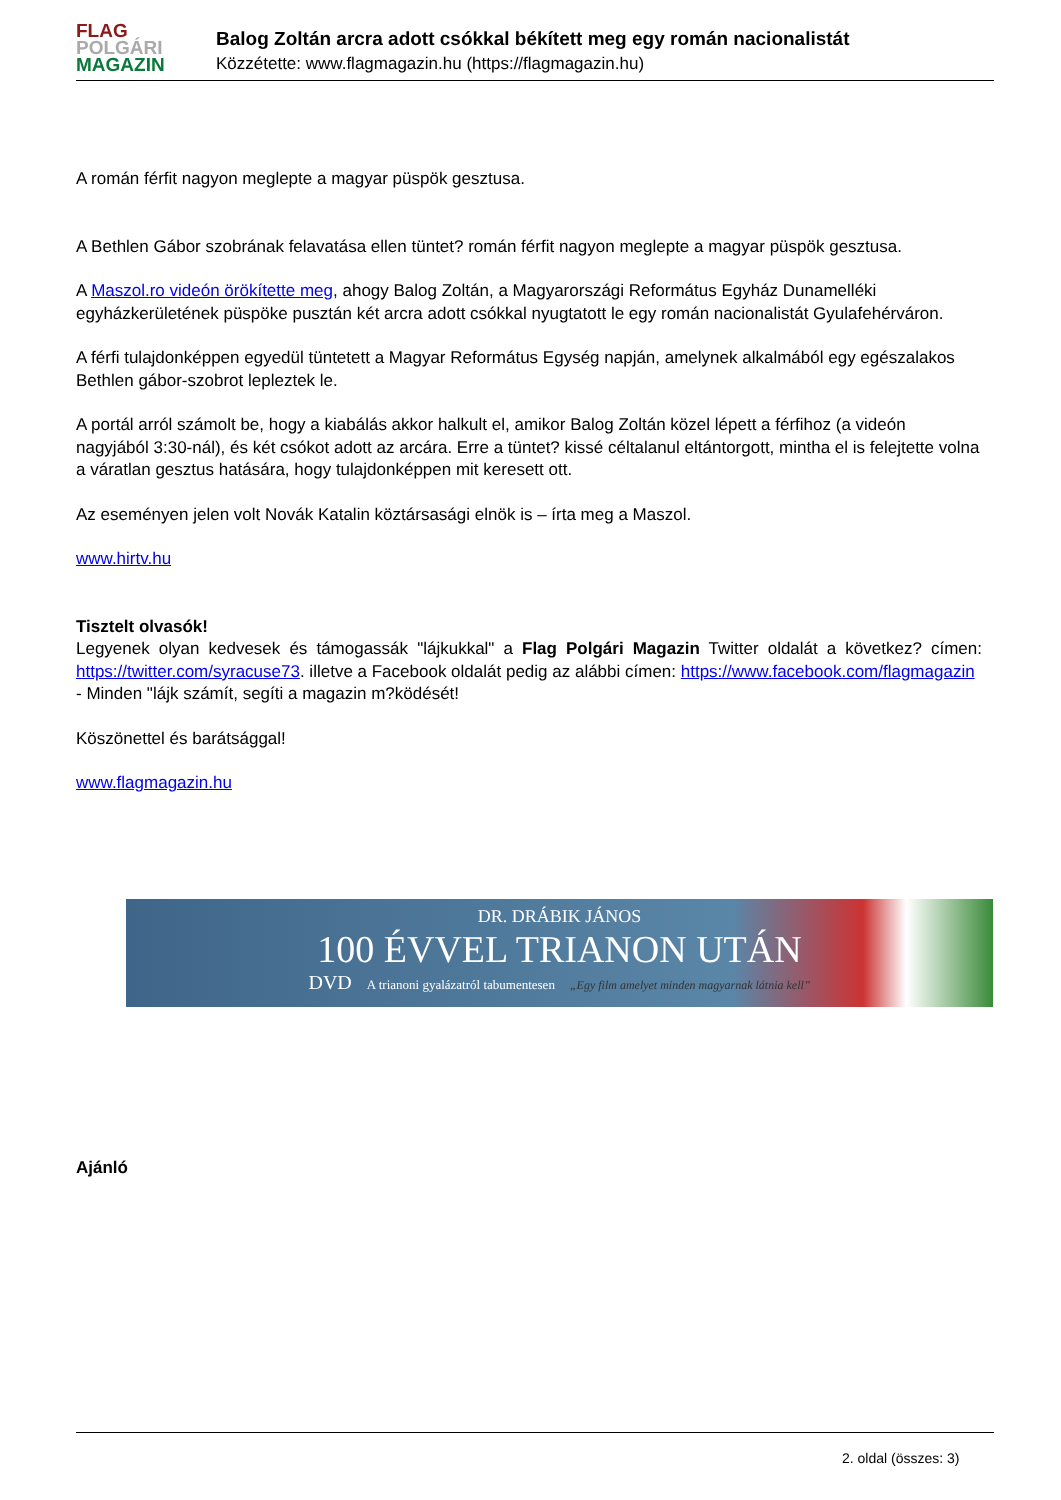FLAG
POLGÁRI
MAGAZIN
Balog Zoltán arcra adott csókkal békített meg egy román nacionalistát
Közzétette: www.flagmagazin.hu (https://flagmagazin.hu)
A román férfit nagyon meglepte a magyar püspök gesztusa.
A Bethlen Gábor szobrának felavatása ellen tüntet? román férfit nagyon meglepte a magyar püspök gesztusa.
A Maszol.ro videón örökítette meg, ahogy Balog Zoltán, a Magyarországi Református Egyház Dunamelléki egyházkerületének püspöke pusztán két arcra adott csókkal nyugtatott le egy román nacionalistát Gyulafehérváron.
A férfi tulajdonképpen egyedül tüntetett a Magyar Református Egység napján, amelynek alkalmából egy egészalakos Bethlen gábor-szobrot lepleztek le.
A portál arról számolt be, hogy a kiabálás akkor halkult el, amikor Balog Zoltán közel lépett a férfihoz (a videón nagyjából 3:30-nál), és két csókot adott az arcára. Erre a tüntet? kissé céltalanul eltántorgott, mintha el is felejtette volna a váratlan gesztus hatására, hogy tulajdonképpen mit keresett ott.
Az eseményen jelen volt Novák Katalin köztársasági elnök is – írta meg a Maszol.
www.hirtv.hu
Tisztelt olvasók!
Legyenek olyan kedvesek és támogassák "lájkukkal" a Flag Polgári Magazin Twitter oldalát a következ? címen: https://twitter.com/syracuse73. illetve a Facebook oldalát pedig az alábbi címen: https://www.facebook.com/flagmagazin
- Minden "lájk számít, segíti a magazin m?ködését!
Köszönettel és barátsággal!
www.flagmagazin.hu
DR. DRÁBIK JÁNOS
100 ÉVVEL TRIANON UTÁN
DVD A trianoni gyalázatról tabumentesen „Egy film amelyet minden magyarnak látnia kell”
Ajánló
2. oldal (összes: 3)